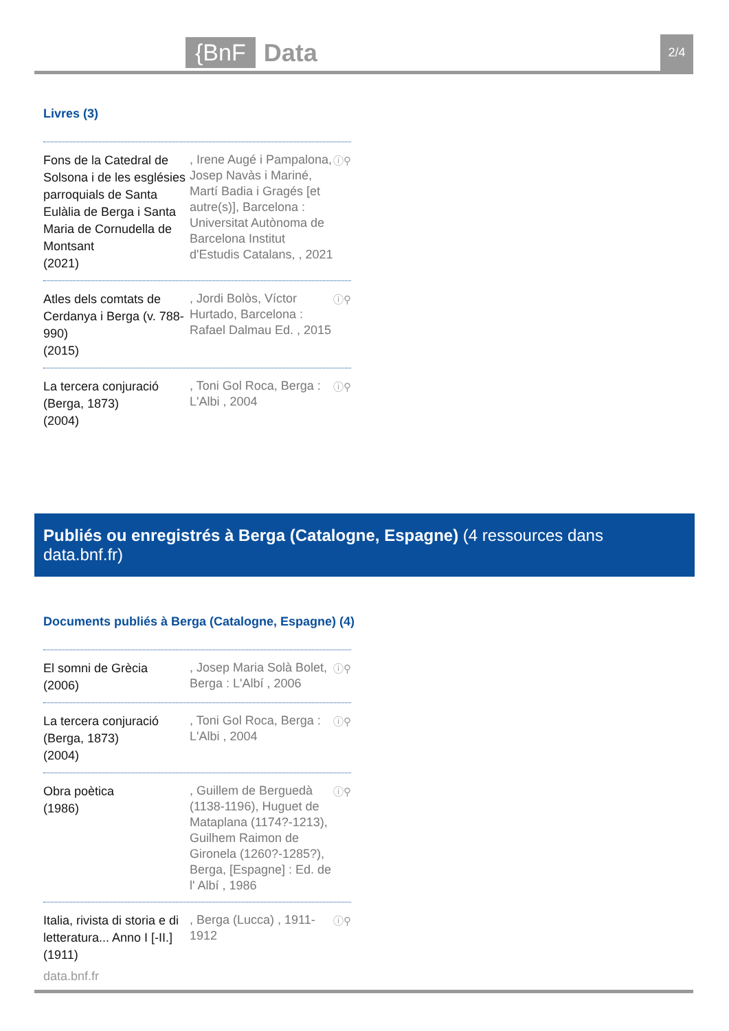{BnF Data 2/4
Livres (3)
Fons de la Catedral de Solsona i de les esglésies parroquials de Santa Eulàlia de Berga i Santa Maria de Cornudella de Montsant
(2021)
, Irene Augé i Pampalona, Josep Navàs i Mariné, Martí Badia i Gragés [et autre(s)], Barcelona : Universitat Autònoma de Barcelona Institut d'Estudis Catalans, , 2021
ⓘ⚲
Atles dels comtats de Cerdanya i Berga (v. 788-990)
(2015)
, Jordi Bolòs, Víctor Hurtado, Barcelona : Rafael Dalmau Ed. , 2015
ⓘ⚲
La tercera conjuració (Berga, 1873)
(2004)
, Toni Gol Roca, Berga : L'Albi , 2004
ⓘ⚲
Publiés ou enregistrés à Berga (Catalogne, Espagne) (4 ressources dans data.bnf.fr)
Documents publiés à Berga (Catalogne, Espagne) (4)
El somni de Grècia
(2006)
, Josep Maria Solà Bolet, Berga : L'Albí , 2006
ⓘ⚲
La tercera conjuració (Berga, 1873)
(2004)
, Toni Gol Roca, Berga : L'Albi , 2004
ⓘ⚲
Obra poètica
(1986)
, Guillem de Berguedà (1138-1196), Huguet de Mataplana (1174?-1213), Guilhem Raimon de Gironela (1260?-1285?), Berga, [Espagne] : Ed. de l' Albí , 1986
ⓘ⚲
Italia, rivista di storia e di letteratura... Anno I [-II.]
(1911)
, Berga (Lucca) , 1911-1912
ⓘ⚲
data.bnf.fr